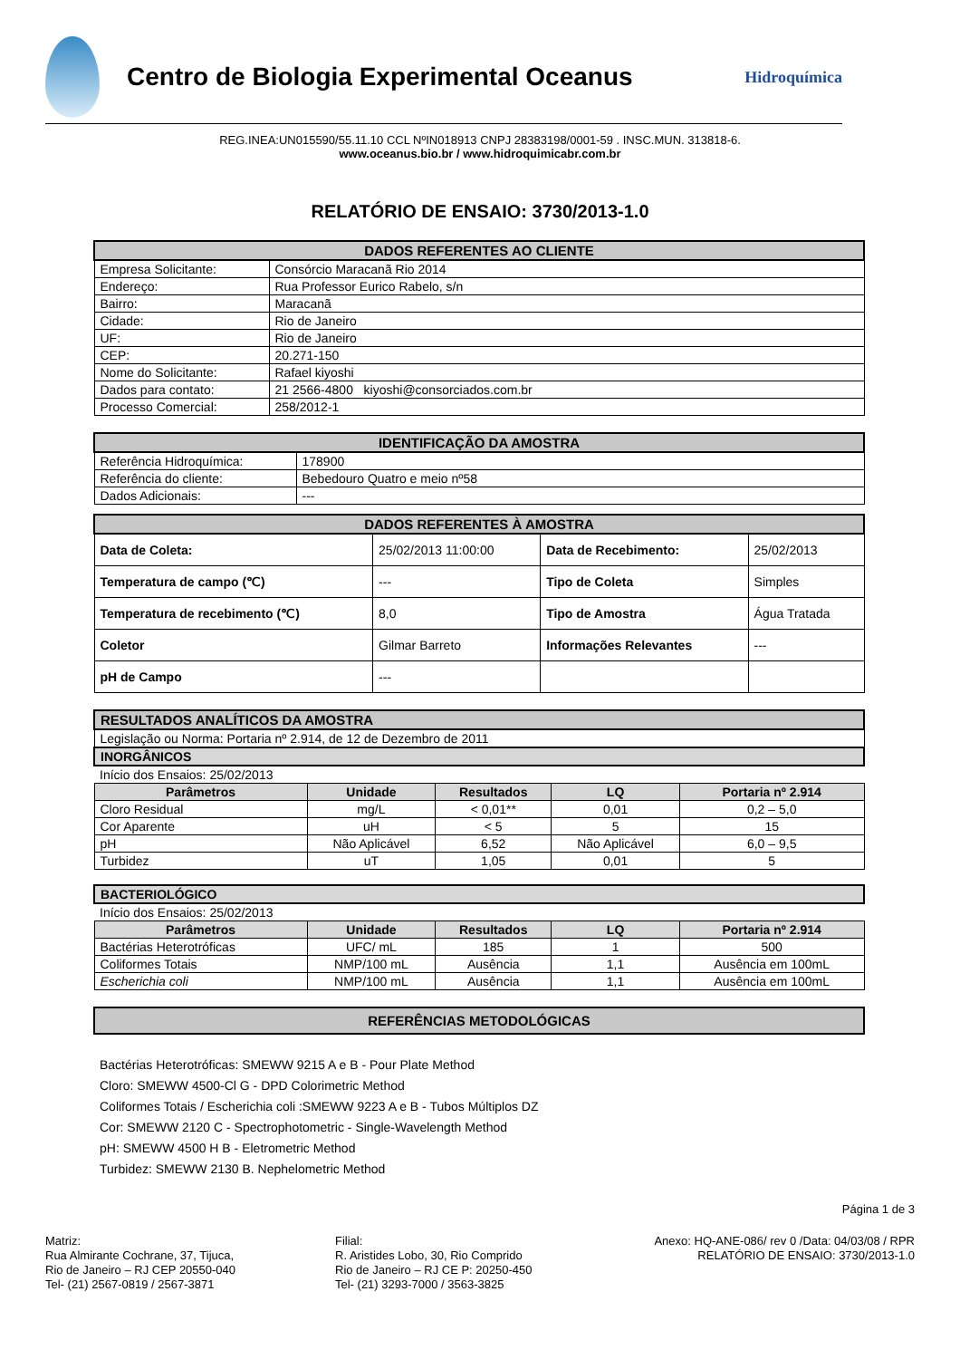Centro de Biologia Experimental Oceanus
Hidroquímica
REG.INEA:UN015590/55.11.10 CCL NºIN018913 CNPJ 28383198/0001-59 . INSC.MUN. 313818-6.
www.oceanus.bio.br / www.hidroquimicabr.com.br
RELATÓRIO DE ENSAIO: 3730/2013-1.0
| DADOS REFERENTES AO CLIENTE | |
| Empresa Solicitante: | Consórcio Maracanã Rio 2014 |
| Endereço: | Rua Professor Eurico Rabelo, s/n |
| Bairro: | Maracanã |
| Cidade: | Rio de Janeiro |
| UF: | Rio de Janeiro |
| CEP: | 20.271-150 |
| Nome do Solicitante: | Rafael kiyoshi |
| Dados para contato: | 21 2566-4800 kiyoshi@consorciados.com.br |
| Processo Comercial: | 258/2012-1 |
| IDENTIFICAÇÃO DA AMOSTRA | |
| Referência Hidroquímica: | 178900 |
| Referência do cliente: | Bebedouro Quatro e meio nº58 |
| Dados Adicionais: | --- |
| DADOS REFERENTES À AMOSTRA | | | |
| Data de Coleta: | 25/02/2013 11:00:00 | Data de Recebimento: | 25/02/2013 |
| Temperatura de campo (℃) | --- | Tipo de Coleta | Simples |
| Temperatura de recebimento (℃) | 8,0 | Tipo de Amostra | Água Tratada |
| Coletor | Gilmar Barreto | Informações Relevantes | --- |
| pH de Campo | --- | | |
| RESULTADOS ANALÍTICOS DA AMOSTRA | | | | |
| Legislação ou Norma: Portaria nº 2.914, de 12 de Dezembro de 2011 | | | | |
| INORGÂNICOS | | | | |
| Início dos Ensaios: 25/02/2013 | | | | |
| Parâmetros | Unidade | Resultados | LQ | Portaria nº 2.914 |
| Cloro Residual | mg/L | < 0,01** | 0,01 | 0,2 – 5,0 |
| Cor Aparente | uH | < 5 | 5 | 15 |
| pH | Não Aplicável | 6,52 | Não Aplicável | 6,0 – 9,5 |
| Turbidez | uT | 1,05 | 0,01 | 5 |
| BACTERIOLÓGICO | | | | |
| Início dos Ensaios: 25/02/2013 | | | | |
| Parâmetros | Unidade | Resultados | LQ | Portaria nº 2.914 |
| Bactérias Heterotróficas | UFC/ mL | 185 | 1 | 500 |
| Coliformes Totais | NMP/100 mL | Ausência | 1,1 | Ausência em 100mL |
| Escherichia coli | NMP/100 mL | Ausência | 1,1 | Ausência em 100mL |
| REFERÊNCIAS METODOLÓGICAS |
Bactérias Heterotróficas: SMEWW 9215 A e B - Pour Plate Method
Cloro: SMEWW 4500-Cl G - DPD Colorimetric Method
Coliformes Totais / Escherichia coli :SMEWW 9223 A e B - Tubos Múltiplos DZ
Cor: SMEWW 2120 C - Spectrophotometric - Single-Wavelength Method
pH: SMEWW 4500 H B - Eletrometric Method
Turbidez: SMEWW 2130 B. Nephelometric Method
Página 1 de 3
Matriz:
Rua Almirante Cochrane, 37, Tijuca,
Rio de Janeiro – RJ CEP 20550-040
Tel- (21) 2567-0819 / 2567-3871
Filial:
R. Aristides Lobo, 30, Rio Comprido
Rio de Janeiro – RJ CE P: 20250-450
Tel- (21) 3293-7000 / 3563-3825
Anexo: HQ-ANE-086/ rev 0 /Data: 04/03/08 / RPR
RELATÓRIO DE ENSAIO: 3730/2013-1.0